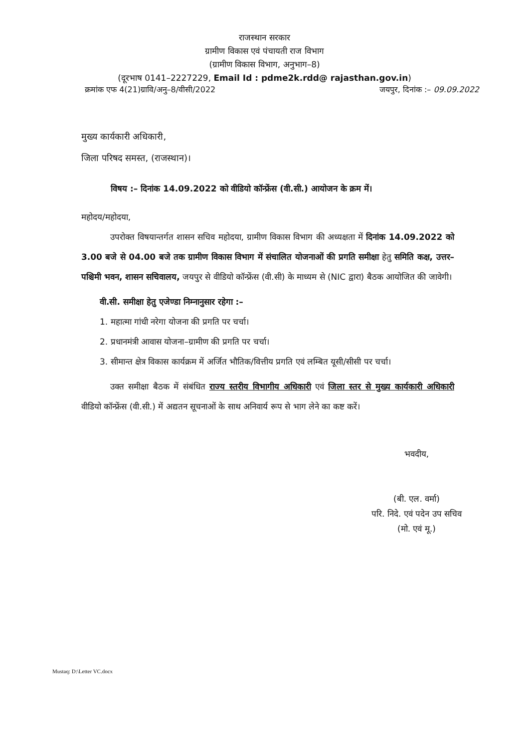राजस्थान सरकार
ग्रामीण विकास एवं पंचायती राज विभाग
(ग्रामीण विकास विभाग, अनुभाग–8)
(दूरभाष 0141–2227229, Email Id : pdme2k.rdd@ rajasthan.gov.in)
क्रमांक एफ 4(21)ग्रावि/अनु–8/वीसी/2022 जयपुर, दिनांक :– 09.09.2022
मुख्य कार्यकारी अधिकारी,
जिला परिषद समस्त, (राजस्थान)।
विषय :– दिनांक 14.09.2022 को वीडियो कॉन्फ्रेंस (वी.सी.) आयोजन के क्रम में।
महोदय/महोदया,
उपरोक्त विषयान्तर्गत शासन सचिव महोदया, ग्रामीण विकास विभाग की अध्यक्षता में दिनांक 14.09.2022 को 3.00 बजे से 04.00 बजे तक ग्रामीण विकास विभाग में संचालित योजनाओं की प्रगति समीक्षा हेतु समिति कक्ष, उत्तर–पश्चिमी भवन, शासन सचिवालय, जयपुर से वीडियो कॉन्फ्रेंस (वी.सी) के माध्यम से (NIC द्वारा) बैठक आयोजित की जावेगी।
वी.सी. समीक्षा हेतु एजेण्डा निम्नानुसार रहेगा :–
1. महात्मा गांधी नरेगा योजना की प्रगति पर चर्चा।
2. प्रधानमंत्री आवास योजना–ग्रामीण की प्रगति पर चर्चा।
3. सीमान्त क्षेत्र विकास कार्यक्रम में अर्जित भौतिक/वित्तीय प्रगति एवं लम्बित यूसी/सीसी पर चर्चा।
उक्त समीक्षा बैठक में संबंधित राज्य स्तरीय विभागीय अधिकारी एवं जिला स्तर से मुख्य कार्यकारी अधिकारी वीडियो कॉन्फ्रेंस (वी.सी.) में अद्यतन सूचनाओं के साथ अनिवार्य रूप से भाग लेने का कष्ट करें।
भवदीय,
(बी. एल. वर्मा)
परि. निदे. एवं पदेन उप सचिव
(मो. एवं मू.)
Mustaq: D:\Letter VC.docx